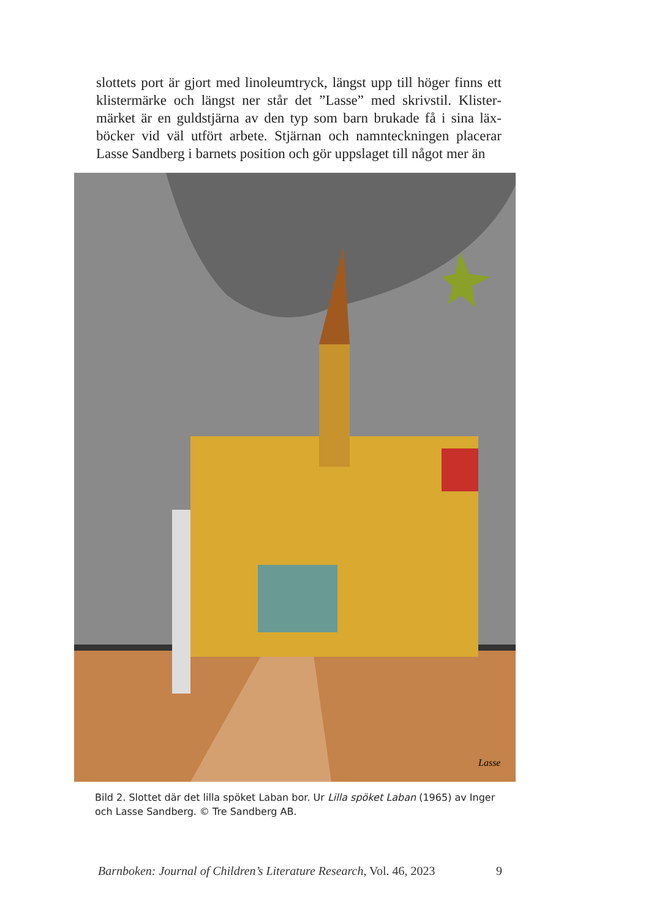slottets port är gjort med linoleumtryck, längst upp till höger finns ett klistermärke och längst ner står det ”Lasse” med skrivstil. Klister­märket är en guldstjärna av den typ som barn brukade få i sina läx­böcker vid väl utfört arbete. Stjärnan och namnteckningen placerar Lasse Sandberg i barnets position och gör uppslaget till något mer än
Lasse
Bild 2. Slottet där det lilla spöket Laban bor. Ur Lilla spöket Laban (1965) av Inger och Lasse Sandberg. © Tre Sandberg AB.
Barnboken: Journal of Children’s Literature Research, Vol. 46, 2023 9